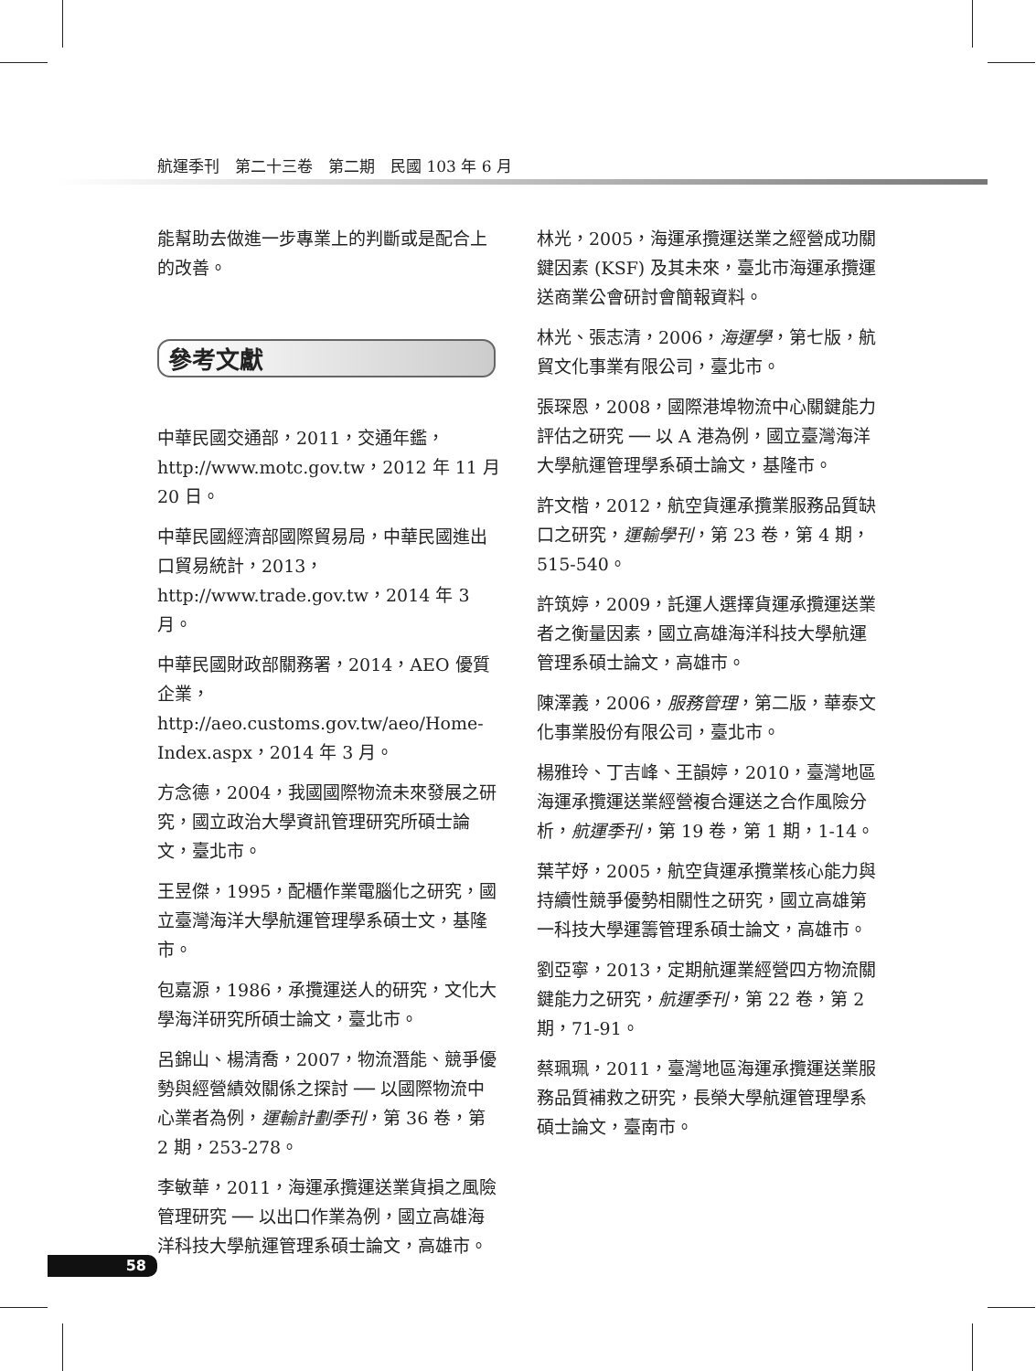航運季刊　第二十三卷　第二期　民國 103 年 6 月
能幫助去做進一步專業上的判斷或是配合上的改善。
參考文獻
中華民國交通部，2011，交通年鑑，http://www.motc.gov.tw，2012 年 11 月 20 日。
中華民國經濟部國際貿易局，中華民國進出口貿易統計，2013，http://www.trade.gov.tw，2014 年 3 月。
中華民國財政部關務署，2014，AEO 優質企業，http://aeo.customs.gov.tw/aeo/Home-Index.aspx，2014 年 3 月。
方念德，2004，我國國際物流未來發展之研究，國立政治大學資訊管理研究所碩士論文，臺北市。
王昱傑，1995，配櫃作業電腦化之研究，國立臺灣海洋大學航運管理學系碩士文，基隆市。
包嘉源，1986，承攬運送人的研究，文化大學海洋研究所碩士論文，臺北市。
呂錦山、楊清喬，2007，物流潛能、競爭優勢與經營績效關係之探討 ── 以國際物流中心業者為例，運輸計劃季刊，第 36 卷，第 2 期，253-278。
李敏華，2011，海運承攬運送業貨損之風險管理研究 ── 以出口作業為例，國立高雄海洋科技大學航運管理系碩士論文，高雄市。
林光，2005，海運承攬運送業之經營成功關鍵因素 (KSF) 及其未來，臺北市海運承攬運送商業公會研討會簡報資料。
林光、張志清，2006，海運學，第七版，航貿文化事業有限公司，臺北市。
張琛恩，2008，國際港埠物流中心關鍵能力評估之研究 ── 以 A 港為例，國立臺灣海洋大學航運管理學系碩士論文，基隆市。
許文楷，2012，航空貨運承攬業服務品質缺口之研究，運輸學刊，第 23 卷，第 4 期，515-540。
許筑婷，2009，託運人選擇貨運承攬運送業者之衡量因素，國立高雄海洋科技大學航運管理系碩士論文，高雄市。
陳澤義，2006，服務管理，第二版，華泰文化事業股份有限公司，臺北市。
楊雅玲、丁吉峰、王韻婷，2010，臺灣地區海運承攬運送業經營複合運送之合作風險分析，航運季刊，第 19 卷，第 1 期，1-14。
葉芊妤，2005，航空貨運承攬業核心能力與持續性競爭優勢相關性之研究，國立高雄第一科技大學運籌管理系碩士論文，高雄市。
劉亞寧，2013，定期航運業經營四方物流關鍵能力之研究，航運季刊，第 22 卷，第 2 期，71-91。
蔡珮珮，2011，臺灣地區海運承攬運送業服務品質補救之研究，長榮大學航運管理學系碩士論文，臺南市。
58